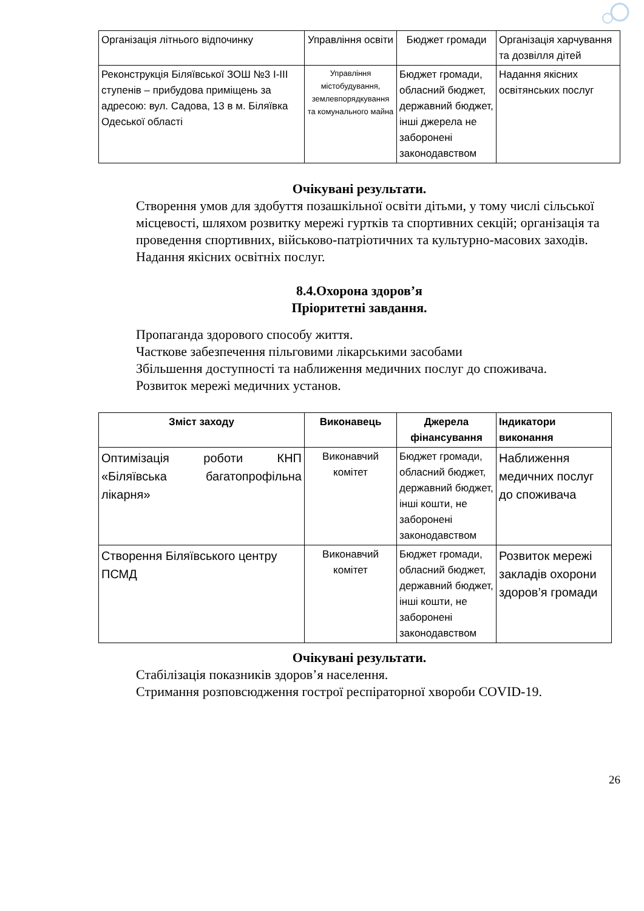| Організація літнього відпочинку | Управління освіти | Бюджет громади | Організація харчування та дозвілля дітей |
| Реконструкція Біляївської ЗОШ №3 І-ІІІ ступенів – прибудова приміщень за адресою: вул. Садова, 13 в м. Біляївка Одеської області | Управління містобудування, землевпорядкування та комунального майна | Бюджет громади, обласний бюджет, державний бюджет, інші джерела не заборонені законодавством | Надання якісних освітянських послуг |
Очікувані результати.
Створення умов для здобуття позашкільної освіти дітьми, у тому числі сільської місцевості, шляхом розвитку мережі гуртків та спортивних секцій; організація та проведення спортивних, військово-патріотичних та культурно-масових заходів.
Надання якісних освітніх послуг.
8.4.Охорона здоров’я
Пріоритетні завдання.
Пропаганда здорового способу життя.
Часткове забезпечення пільговими лікарськими засобами
Збільшення доступності та наближення медичних послуг до споживача.
Розвиток мережі медичних установ.
| Зміст заходу | Виконавець | Джерела фінансування | Індикатори виконання |
| --- | --- | --- | --- |
| Оптимізація роботи КНП «Біляївська багатопрофільна лікарня» | Виконавчий комітет | Бюджет громади, обласний бюджет, державний бюджет, інші кошти, не заборонені законодавством | Наближення медичних послуг до споживача |
| Створення Біляївського центру ПСМД | Виконавчий комітет | Бюджет громади, обласний бюджет, державний бюджет, інші кошти, не заборонені законодавством | Розвиток мережі закладів охорони здоров’я громади |
Очікувані результати.
Стабілізація показників здоров’я населення.
Стримання розповсюдження гострої респіраторної хвороби COVID-19.
26